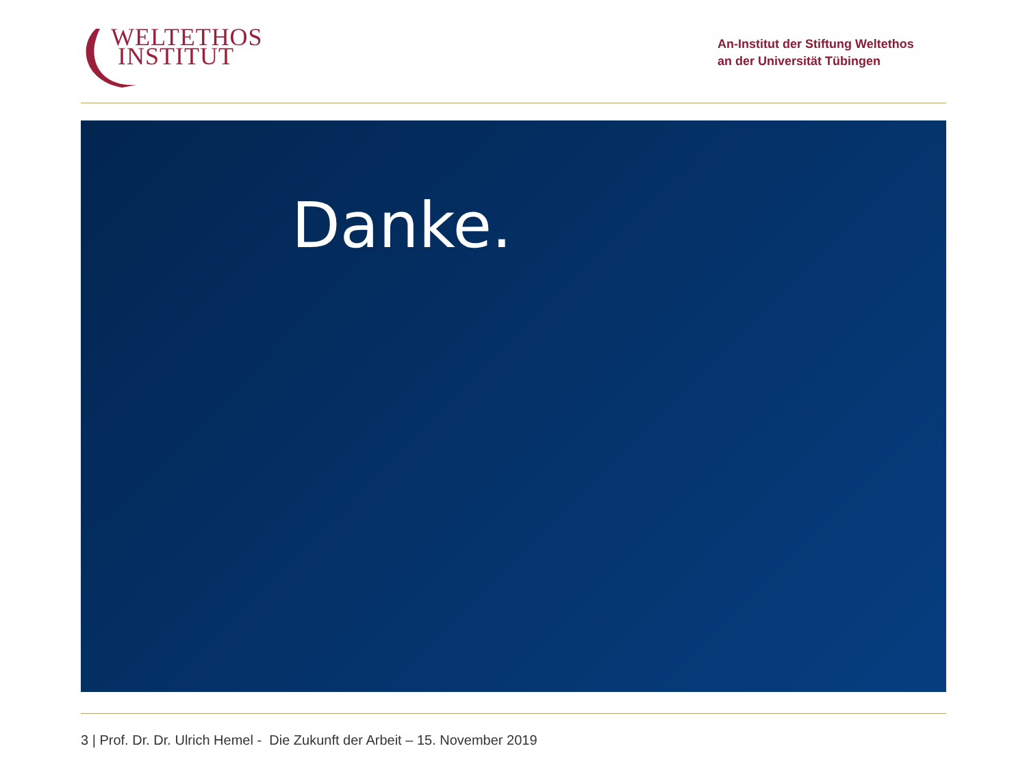WELTETHOS
INSTITUT
An-Institut der Stiftung Weltethos
an der Universität Tübingen
Danke.
3 | Prof. Dr. Dr. Ulrich Hemel - Die Zukunft der Arbeit – 15. November 2019